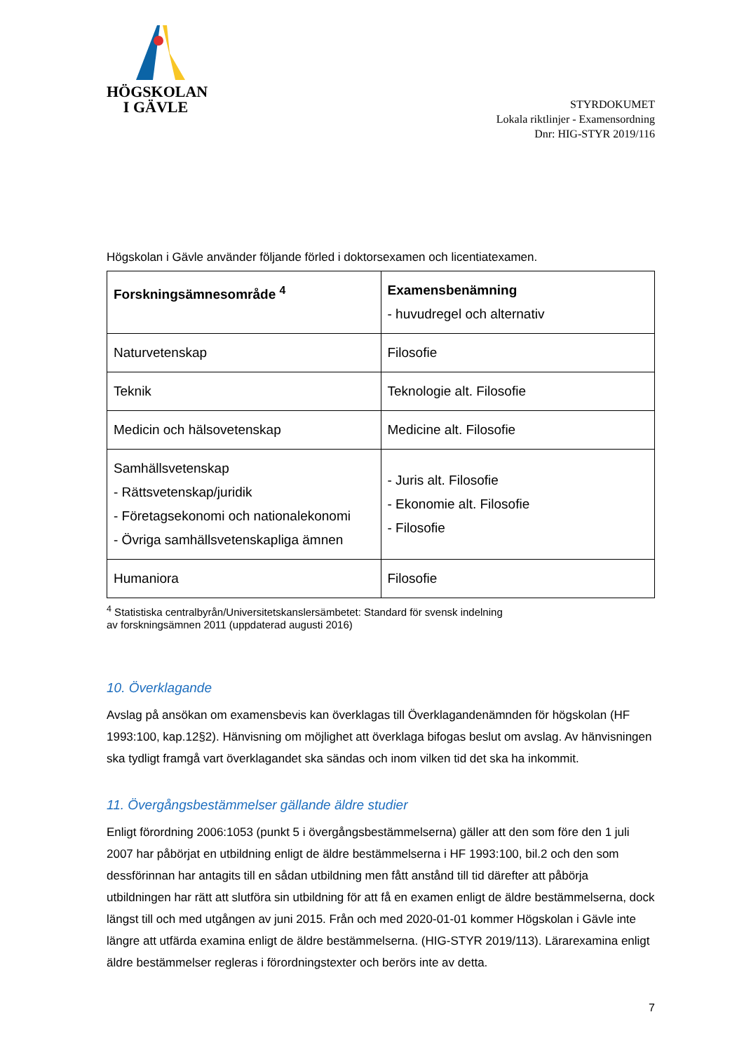HÖGSKOLAN
I GÄVLE
STYRDOKUMET
Lokala riktlinjer - Examensordning
Dnr: HIG-STYR 2019/116
Högskolan i Gävle använder följande förled i doktorsexamen och licentiatexamen.
| Forskningsämnesområde <sup>4</sup> | Examensbenämning - huvudregel och alternativ |
| Naturvetenskap | Filosofie |
| Teknik | Teknologie alt. Filosofie |
| Medicin och hälsovetenskap | Medicine alt. Filosofie |
| Samhällsvetenskap - Rättsvetenskap/juridik - Företagsekonomi och nationalekonomi - Övriga samhällsvetenskapliga ämnen | - Juris alt. Filosofie - Ekonomie alt. Filosofie - Filosofie |
| Humaniora | Filosofie |
<sup>4</sup> Statistiska centralbyrån/Universitetskanslersämbetet: Standard för svensk indelning
av forskningsämnen 2011 (uppdaterad augusti 2016)
10. Överklagande
Avslag på ansökan om examensbevis kan överklagas till Överklagandenämnden för högskolan (HF 1993:100, kap.12§2). Hänvisning om möjlighet att överklaga bifogas beslut om avslag. Av hänvisningen ska tydligt framgå vart överklagandet ska sändas och inom vilken tid det ska ha inkommit.
11. Övergångsbestämmelser gällande äldre studier
Enligt förordning 2006:1053 (punkt 5 i övergångsbestämmelserna) gäller att den som före den 1 juli 2007 har påbörjat en utbildning enligt de äldre bestämmelserna i HF 1993:100, bil.2 och den som dessförinnan har antagits till en sådan utbildning men fått anstånd till tid därefter att påbörja utbildningen har rätt att slutföra sin utbildning för att få en examen enligt de äldre bestämmelserna, dock längst till och med utgången av juni 2015. Från och med 2020-01-01 kommer Högskolan i Gävle inte längre att utfärda examina enligt de äldre bestämmelserna. (HIG-STYR 2019/113). Lärarexamina enligt äldre bestämmelser regleras i förordningstexter och berörs inte av detta.
7